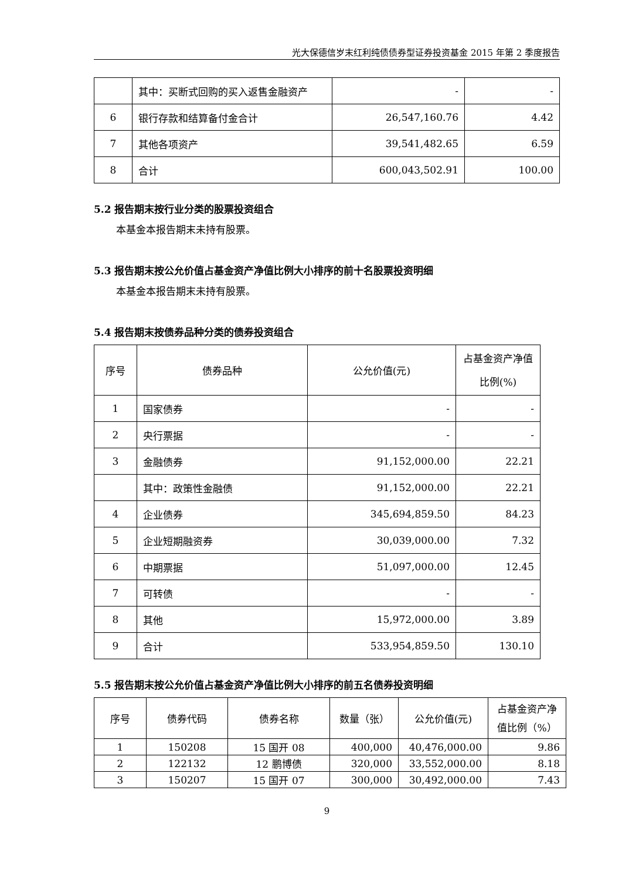光大保德信岁末红利纯债债券型证券投资基金 2015 年第 2 季度报告
| | 其中：买断式回购的买入返售金融资产 | - | - |
| 6 | 银行存款和结算备付金合计 | 26,547,160.76 | 4.42 |
| 7 | 其他各项资产 | 39,541,482.65 | 6.59 |
| 8 | 合计 | 600,043,502.91 | 100.00 |
5.2 报告期末按行业分类的股票投资组合
本基金本报告期末未持有股票。
5.3 报告期末按公允价值占基金资产净值比例大小排序的前十名股票投资明细
本基金本报告期末未持有股票。
5.4 报告期末按债券品种分类的债券投资组合
| 序号 | 债券品种 | 公允价值(元) | 占基金资产净值比例(%) |
| 1 | 国家债券 | - | - |
| 2 | 央行票据 | - | - |
| 3 | 金融债券 | 91,152,000.00 | 22.21 |
| | 其中：政策性金融债 | 91,152,000.00 | 22.21 |
| 4 | 企业债券 | 345,694,859.50 | 84.23 |
| 5 | 企业短期融资券 | 30,039,000.00 | 7.32 |
| 6 | 中期票据 | 51,097,000.00 | 12.45 |
| 7 | 可转债 | - | - |
| 8 | 其他 | 15,972,000.00 | 3.89 |
| 9 | 合计 | 533,954,859.50 | 130.10 |
5.5 报告期末按公允价值占基金资产净值比例大小排序的前五名债券投资明细
| 序号 | 债券代码 | 债券名称 | 数量（张） | 公允价值(元) | 占基金资产净值比例（%） |
| 1 | 150208 | 15 国开 08 | 400,000 | 40,476,000.00 | 9.86 |
| 2 | 122132 | 12 鹏博债 | 320,000 | 33,552,000.00 | 8.18 |
| 3 | 150207 | 15 国开 07 | 300,000 | 30,492,000.00 | 7.43 |
9